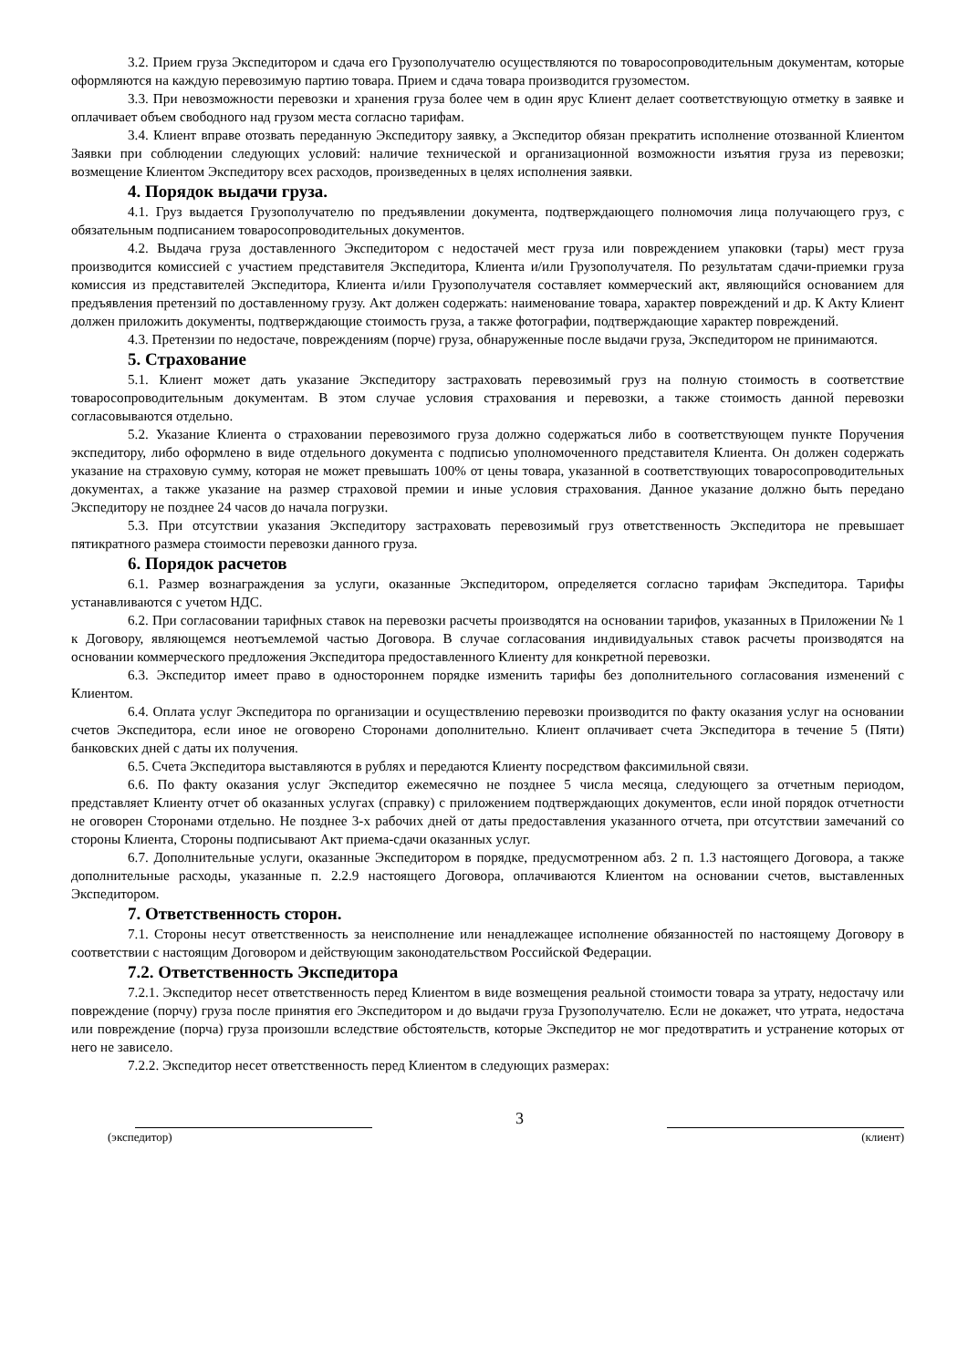3.2. Прием груза Экспедитором и сдача его Грузополучателю осуществляются по товаросопроводительным документам, которые оформляются на каждую перевозимую партию товара. Прием и сдача товара производится грузоместом.
3.3. При невозможности перевозки и хранения груза более чем в один ярус Клиент делает соответствующую отметку в заявке и оплачивает объем свободного над грузом места согласно тарифам.
3.4. Клиент вправе отозвать переданную Экспедитору заявку, а Экспедитор обязан прекратить исполнение отозванной Клиентом Заявки при соблюдении следующих условий: наличие технической и организационной возможности изъятия груза из перевозки; возмещение Клиентом Экспедитору всех расходов, произведенных в целях исполнения заявки.
4. Порядок выдачи груза.
4.1. Груз выдается Грузополучателю по предъявлении документа, подтверждающего полномочия лица получающего груз, с обязательным подписанием товаросопроводительных документов.
4.2. Выдача груза доставленного Экспедитором с недостачей мест груза или повреждением упаковки (тары) мест груза производится комиссией с участием представителя Экспедитора, Клиента и/или Грузополучателя. По результатам сдачи-приемки груза комиссия из представителей Экспедитора, Клиента и/или Грузополучателя составляет коммерческий акт, являющийся основанием для предъявления претензий по доставленному грузу. Акт должен содержать: наименование товара, характер повреждений и др. К Акту Клиент должен приложить документы, подтверждающие стоимость груза, а также фотографии, подтверждающие характер повреждений.
4.3. Претензии по недостаче, повреждениям (порче) груза, обнаруженные после выдачи груза, Экспедитором не принимаются.
5. Страхование
5.1. Клиент может дать указание Экспедитору застраховать перевозимый груз на полную стоимость в соответствие товаросопроводительным документам. В этом случае условия страхования и перевозки, а также стоимость данной перевозки согласовываются отдельно.
5.2. Указание Клиента о страховании перевозимого груза должно содержаться либо в соответствующем пункте Поручения экспедитору, либо оформлено в виде отдельного документа с подписью уполномоченного представителя Клиента. Он должен содержать указание на страховую сумму, которая не может превышать 100% от цены товара, указанной в соответствующих товаросопроводительных документах, а также указание на размер страховой премии и иные условия страхования. Данное указание должно быть передано Экспедитору не позднее 24 часов до начала погрузки.
5.3. При отсутствии указания Экспедитору застраховать перевозимый груз ответственность Экспедитора не превышает пятикратного размера стоимости перевозки данного груза.
6. Порядок расчетов
6.1. Размер вознаграждения за услуги, оказанные Экспедитором, определяется согласно тарифам Экспедитора. Тарифы устанавливаются с учетом НДС.
6.2. При согласовании тарифных ставок на перевозки расчеты производятся на основании тарифов, указанных в Приложении № 1 к Договору, являющемся неотъемлемой частью Договора. В случае согласования индивидуальных ставок расчеты производятся на основании коммерческого предложения Экспедитора предоставленного Клиенту для конкретной перевозки.
6.3. Экспедитор имеет право в одностороннем порядке изменить тарифы без дополнительного согласования изменений с Клиентом.
6.4. Оплата услуг Экспедитора по организации и осуществлению перевозки производится по факту оказания услуг на основании счетов Экспедитора, если иное не оговорено Сторонами дополнительно. Клиент оплачивает счета Экспедитора в течение 5 (Пяти) банковских дней с даты их получения.
6.5. Счета Экспедитора выставляются в рублях и передаются Клиенту посредством факсимильной связи.
6.6. По факту оказания услуг Экспедитор ежемесячно не позднее 5 числа месяца, следующего за отчетным периодом, представляет Клиенту отчет об оказанных услугах (справку) с приложением подтверждающих документов, если иной порядок отчетности не оговорен Сторонами отдельно. Не позднее 3-х рабочих дней от даты предоставления указанного отчета, при отсутствии замечаний со стороны Клиента, Стороны подписывают Акт приема-сдачи оказанных услуг.
6.7. Дополнительные услуги, оказанные Экспедитором в порядке, предусмотренном абз. 2 п. 1.3 настоящего Договора, а также дополнительные расходы, указанные п. 2.2.9 настоящего Договора, оплачиваются Клиентом на основании счетов, выставленных Экспедитором.
7. Ответственность сторон.
7.1. Стороны несут ответственность за неисполнение или ненадлежащее исполнение обязанностей по настоящему Договору в соответствии с настоящим Договором и действующим законодательством Российской Федерации.
7.2. Ответственность Экспедитора
7.2.1. Экспедитор несет ответственность перед Клиентом в виде возмещения реальной стоимости товара за утрату, недостачу или повреждение (порчу) груза после принятия его Экспедитором и до выдачи груза Грузополучателю. Если не докажет, что утрата, недостача или повреждение (порча) груза произошли вследствие обстоятельств, которые Экспедитор не мог предотвратить и устранение которых от него не зависело.
7.2.2. Экспедитор несет ответственность перед Клиентом в следующих размерах:
3
(экспедитор) (клиент)